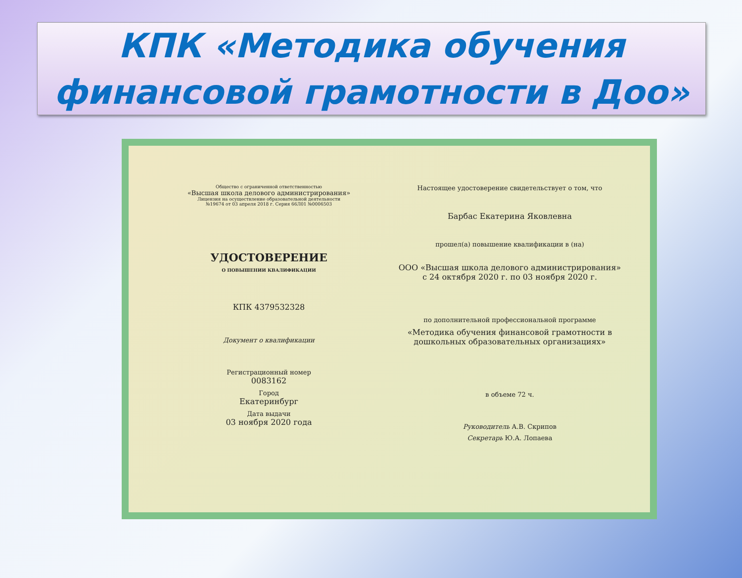КПК «Методика обучения
финансовой грамотности в Доо»
Общество с ограниченной ответственностью
«Высшая школа делового администрирования»
Лицензия на осуществление образовательной деятельности
№19674 от 03 апреля 2018 г. Серия 66Л01 №0006503
УДОСТОВЕРЕНИЕ
О ПОВЫШЕНИИ КВАЛИФИКАЦИИ
КПК 4379532328
Документ о квалификации
Регистрационный номер
0083162
Город
Екатеринбург
Дата выдачи
03 ноября 2020 года
Настоящее удостоверение свидетельствует о том, что
Барбас Екатерина Яковлевна
прошел(а) повышение квалификации в (на)
ООО «Высшая школа делового администрирования»
с 24 октября 2020 г. по 03 ноября 2020 г.
по дополнительной профессиональной программе
«Методика обучения финансовой грамотности в дошкольных образовательных организациях»
в объеме 72 ч.
Руководитель А.В. Скрипов
Секретарь Ю.А. Лопаева